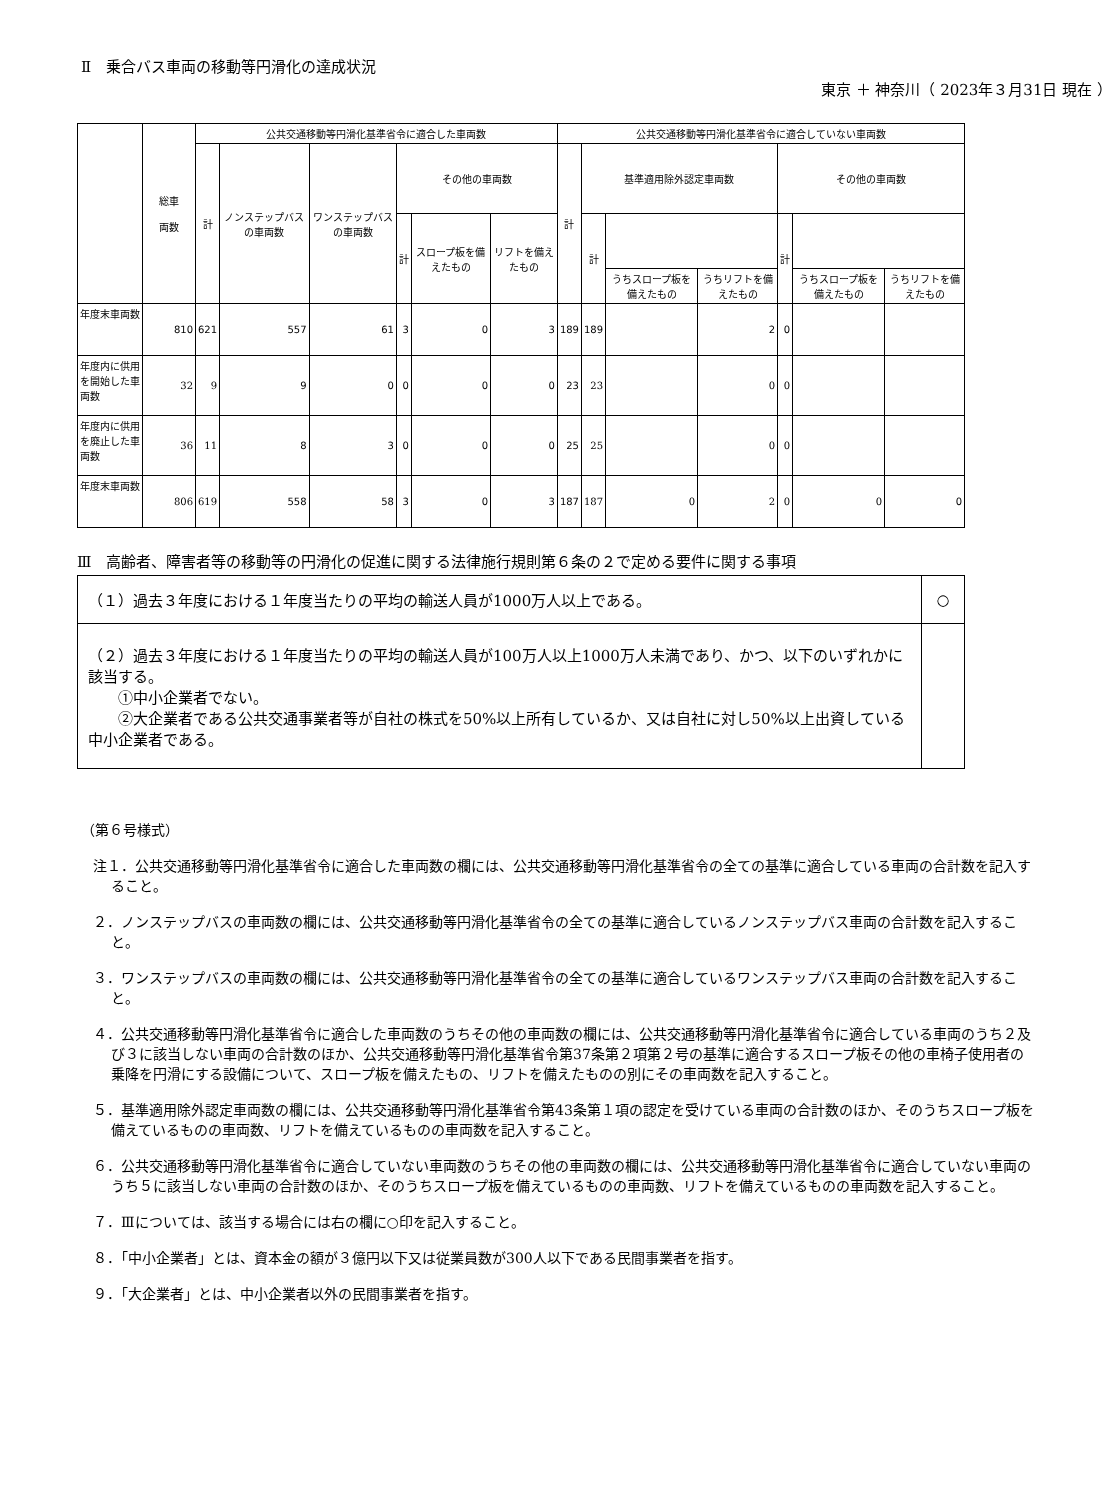Ⅱ　乗合バス車両の移動等円滑化の達成状況
東京 ＋ 神奈川（ 2023年３月31日 現在 ）
| | 総車 両数 | 公共交通移動等円滑化基準省令に適合した車両数 | | | | | | 公共交通移動等円滑化基準省令に適合していない車両数 | | | | | | |
| --- | --- | --- | --- | --- | --- | --- | --- | --- | --- | --- | --- | --- | --- | --- |
| | | 計 | ノンステップバスの車両数 | ワンステップバスの車両数 | その他の車両数 | | | 計 | 基準適用除外認定車両数 | | | その他の車両数 | | |
| | | | | | 計 | スロープ板を備えたもの | リフトを備えたもの | | 計 | | | 計 | | |
| | | | | | | | | | | うちスロープ板を備えたもの | うちリフトを備えたもの | | うちスロープ板を備えたもの | うちリフトを備えたもの |
| 年度末車両数 | 810 | 621 | 557 | 61 | 3 | 0 | 3 | 189 | 189 | | 2 | 0 | | |
| 年度内に供用を開始した車両数 | 32 | 9 | 9 | 0 | 0 | 0 | 0 | 23 | 23 | | 0 | 0 | | |
| 年度内に供用を廃止した車両数 | 36 | 11 | 8 | 3 | 0 | 0 | 0 | 25 | 25 | | 0 | 0 | | |
| 年度末車両数 | 806 | 619 | 558 | 58 | 3 | 0 | 3 | 187 | 187 | 0 | 2 | 0 | 0 | 0 |
Ⅲ　高齢者、障害者等の移動等の円滑化の促進に関する法律施行規則第６条の２で定める要件に関する事項
| （１）過去３年度における１年度当たりの平均の輸送人員が1000万人以上である。 | ○ |
| （２）過去３年度における１年度当たりの平均の輸送人員が100万人以上1000万人未満であり、かつ、以下のいずれかに該当する。 ①中小企業者でない。 ②大企業者である公共交通事業者等が自社の株式を50%以上所有しているか、又は自社に対し50%以上出資している中小企業者である。 | |
（第６号様式）
注１．公共交通移動等円滑化基準省令に適合した車両数の欄には、公共交通移動等円滑化基準省令の全ての基準に適合している車両の合計数を記入すること。
２．ノンステップバスの車両数の欄には、公共交通移動等円滑化基準省令の全ての基準に適合しているノンステップバス車両の合計数を記入すること。
３．ワンステップバスの車両数の欄には、公共交通移動等円滑化基準省令の全ての基準に適合しているワンステップバス車両の合計数を記入すること。
４．公共交通移動等円滑化基準省令に適合した車両数のうちその他の車両数の欄には、公共交通移動等円滑化基準省令に適合している車両のうち２及び３に該当しない車両の合計数のほか、公共交通移動等円滑化基準省令第37条第２項第２号の基準に適合するスロープ板その他の車椅子使用者の乗降を円滑にする設備について、スロープ板を備えたもの、リフトを備えたものの別にその車両数を記入すること。
５．基準適用除外認定車両数の欄には、公共交通移動等円滑化基準省令第43条第１項の認定を受けている車両の合計数のほか、そのうちスロープ板を備えているものの車両数、リフトを備えているものの車両数を記入すること。
６．公共交通移動等円滑化基準省令に適合していない車両数のうちその他の車両数の欄には、公共交通移動等円滑化基準省令に適合していない車両のうち５に該当しない車両の合計数のほか、そのうちスロープ板を備えているものの車両数、リフトを備えているものの車両数を記入すること。
７．Ⅲについては、該当する場合には右の欄に○印を記入すること。
８．「中小企業者」とは、資本金の額が３億円以下又は従業員数が300人以下である民間事業者を指す。
９．「大企業者」とは、中小企業者以外の民間事業者を指す。